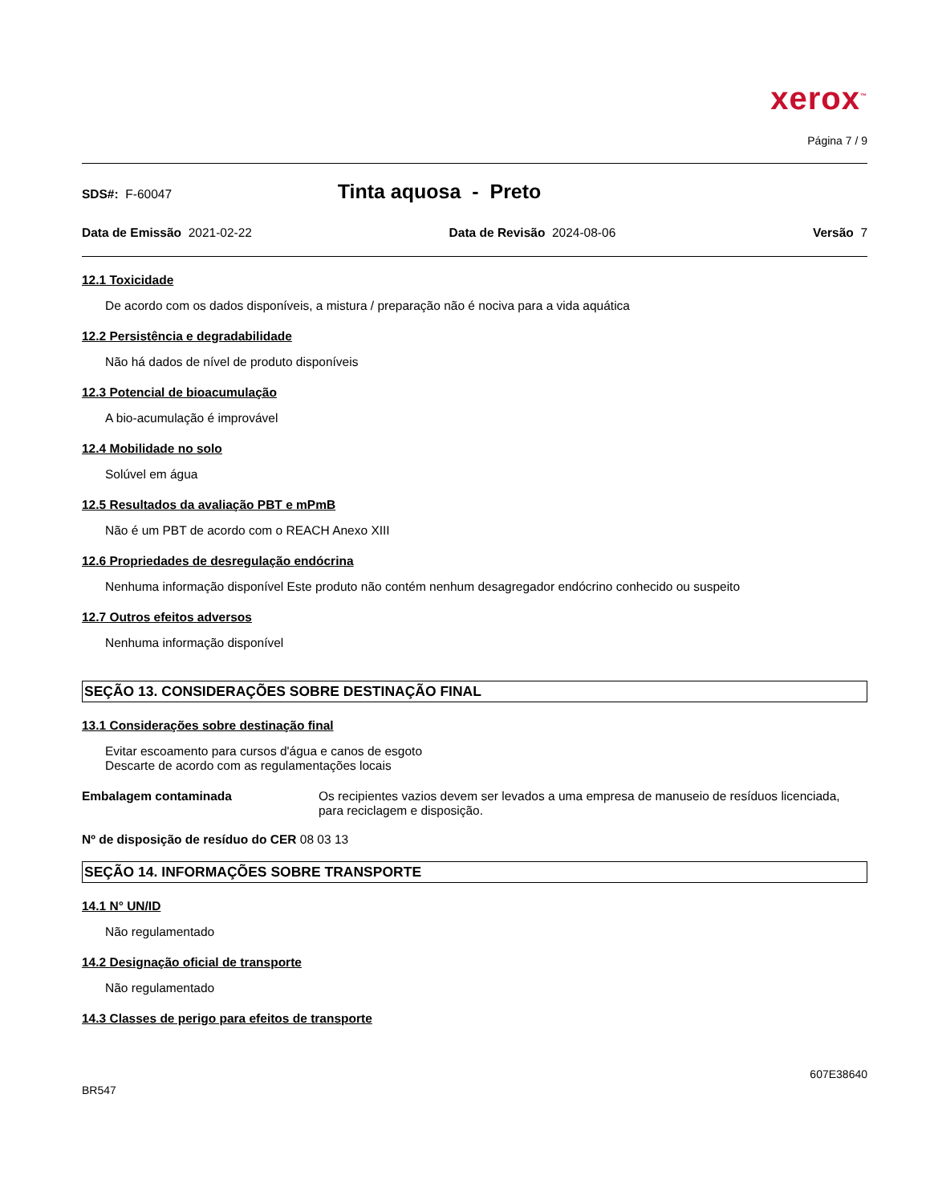xerox<sup>™</sup>
Página 7 / 9
SDS#: F-60047
Tinta aquosa - Preto
Data de Emissão 2021-02-22 Data de Revisão 2024-08-06 Versão 7
12.1 Toxicidade
De acordo com os dados disponíveis, a mistura / preparação não é nociva para a vida aquática
12.2 Persistência e degradabilidade
Não há dados de nível de produto disponíveis
12.3 Potencial de bioacumulação
A bio-acumulação é improvável
12.4 Mobilidade no solo
Solúvel em água
12.5 Resultados da avaliação PBT e mPmB
Não é um PBT de acordo com o REACH Anexo XIII
12.6 Propriedades de desregulação endócrina
Nenhuma informação disponível Este produto não contém nenhum desagregador endócrino conhecido ou suspeito
12.7 Outros efeitos adversos
Nenhuma informação disponível
SEÇÃO 13. CONSIDERAÇÕES SOBRE DESTINAÇÃO FINAL
13.1 Considerações sobre destinação final
Evitar escoamento para cursos d'água e canos de esgoto
Descarte de acordo com as regulamentações locais
Embalagem contaminada Os recipientes vazios devem ser levados a uma empresa de manuseio de resíduos licenciada, para reciclagem e disposição.
Nº de disposição de resíduo do CER 08 03 13
SEÇÃO 14. INFORMAÇÕES SOBRE TRANSPORTE
14.1 N° UN/ID
Não regulamentado
14.2 Designação oficial de transporte
Não regulamentado
14.3 Classes de perigo para efeitos de transporte
607E38640
BR547